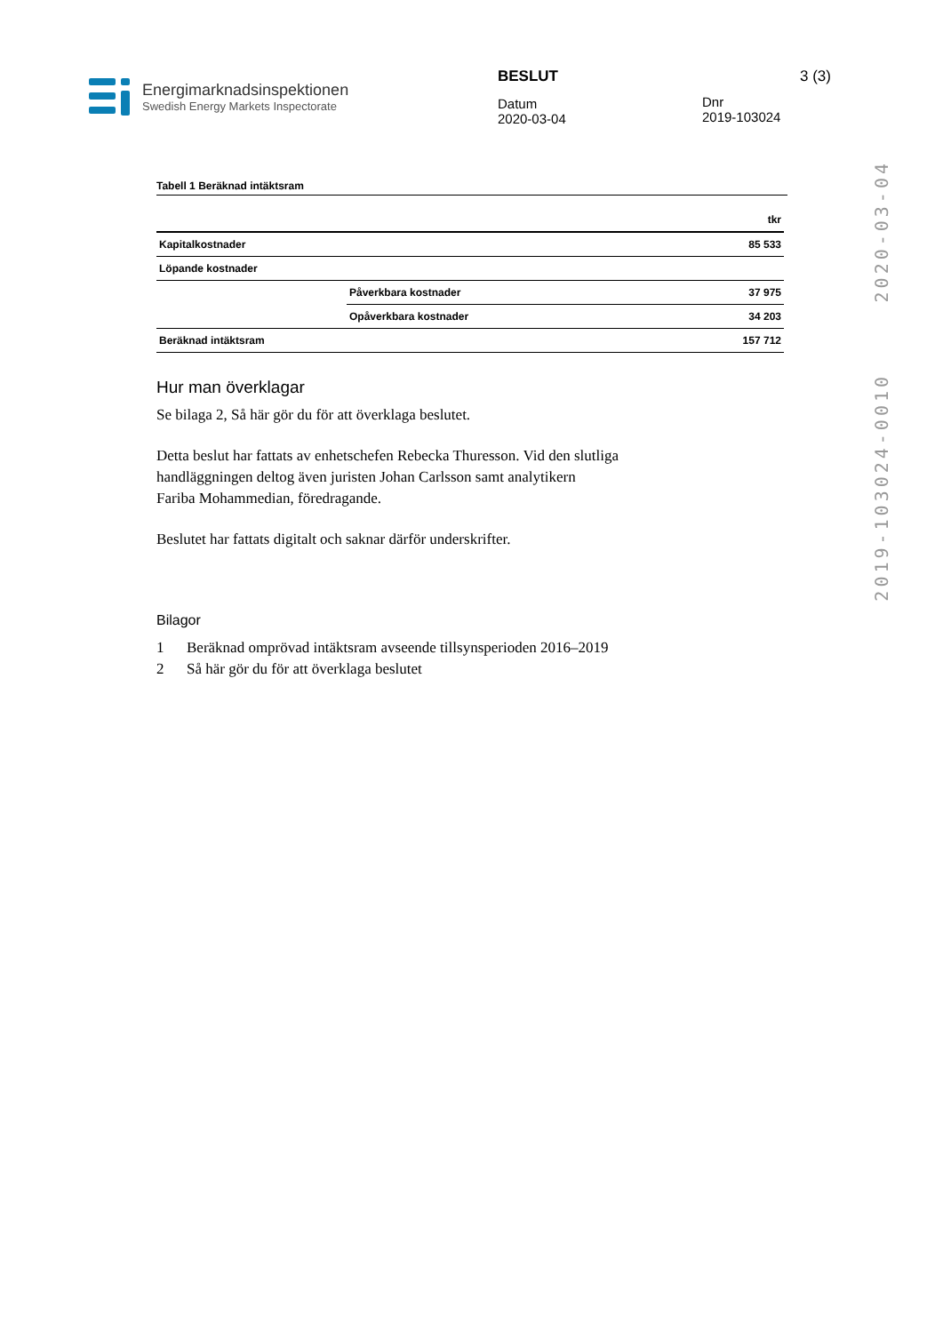Energimarknadsinspektionen
Swedish Energy Markets Inspectorate
BESLUT
Datum
2020-03-04
Dnr
2019-103024
3 (3)
2020-03-04
2019-103024-0010
Tabell 1 Beräknad intäktsram
| | | tkr |
| Kapitalkostnader | | 85 533 |
| Löpande kostnader | | |
| | Påverkbara kostnader | 37 975 |
| | Opåverkbara kostnader | 34 203 |
| Beräknad intäktsram | | 157 712 |
Hur man överklagar
Se bilaga 2, Så här gör du för att överklaga beslutet.
Detta beslut har fattats av enhetschefen Rebecka Thuresson. Vid den slutliga
handläggningen deltog även juristen Johan Carlsson samt analytikern
Fariba Mohammedian, föredragande.
Beslutet har fattats digitalt och saknar därför underskrifter.
Bilagor
1 Beräknad omprövad intäktsram avseende tillsynsperioden 2016–2019
2 Så här gör du för att överklaga beslutet